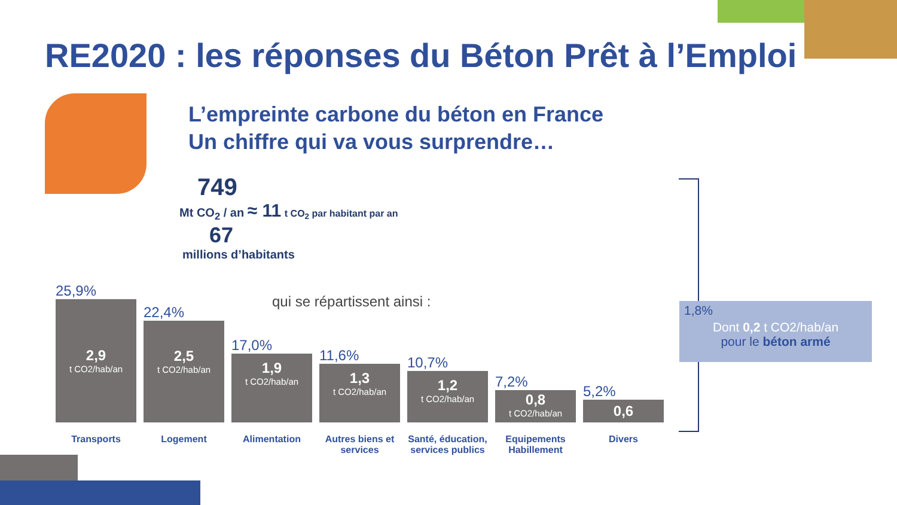RE2020 : les réponses du Béton Prêt à l’Emploi
L’empreinte carbone du béton en France
Un chiffre qui va vous surprendre…
749
Mt CO<sub>2</sub> / an ≈ 11 t CO<sub>2</sub> par habitant par an
67
millions d’habitants
qui se répartissent ainsi :
25,9%
2,9
t CO2/hab/an
22,4%
2,5
t CO2/hab/an
17,0%
1,9
t CO2/hab/an
11,6%
1,3
t CO2/hab/an
10,7%
1,2
t CO2/hab/an
7,2%
0,8
t CO2/hab/an
5,2%
0,6
Transports Logement Alimentation Autres biens et services
Santé, éducation, services publics
Equipements Habillement
Divers
1,8%
Dont 0,2 t CO2/hab/an
pour le béton armé